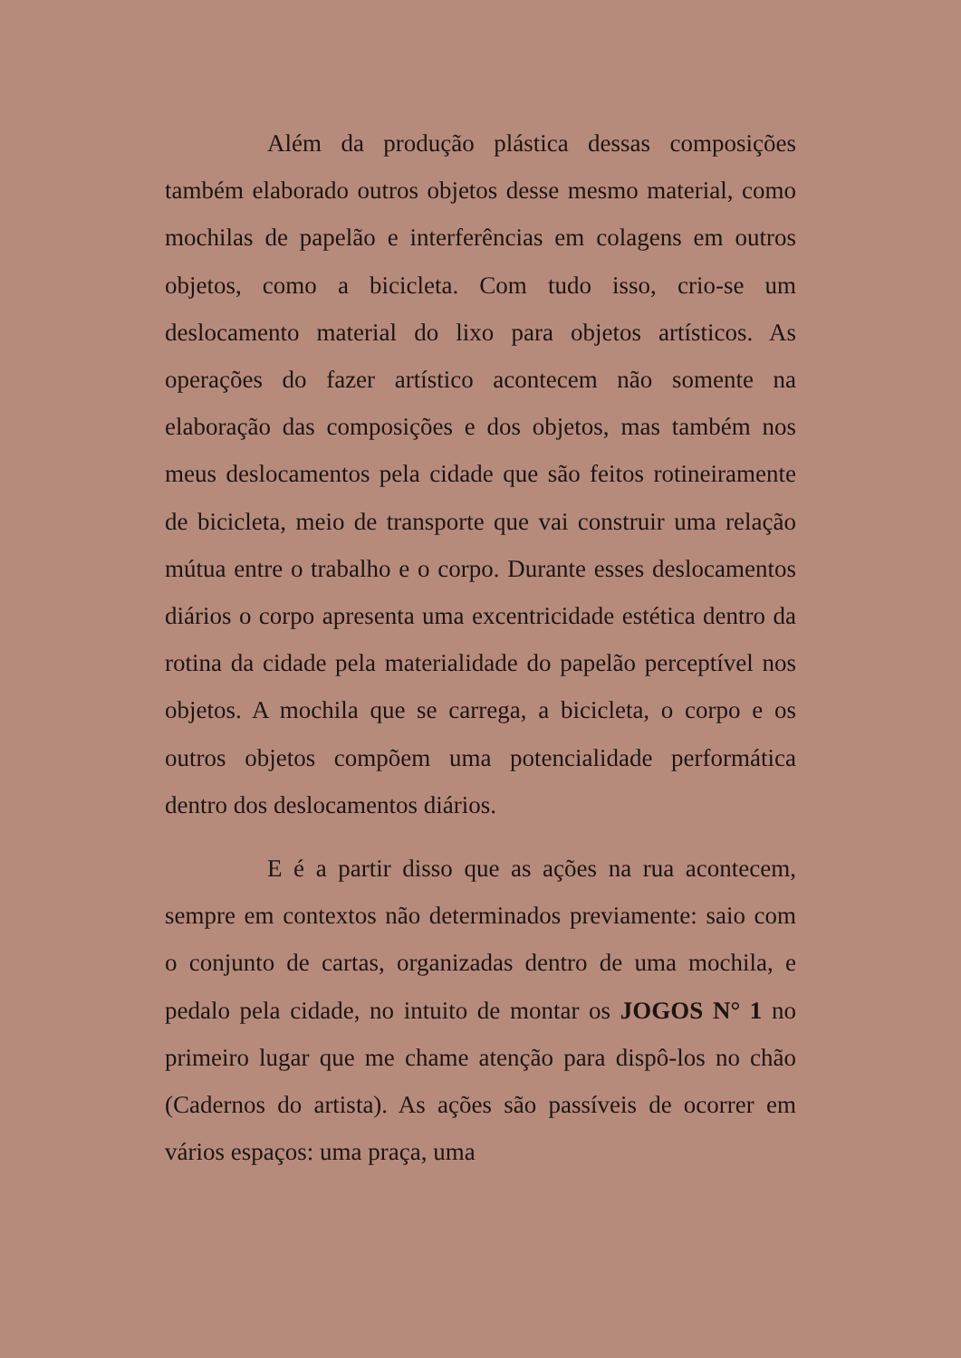Além da produção plástica dessas composições também elaborado outros objetos desse mesmo material, como mochilas de papelão e interferências em colagens em outros objetos, como a bicicleta. Com tudo isso, crio-se um deslocamento material do lixo para objetos artísticos. As operações do fazer artístico acontecem não somente na elaboração das composições e dos objetos, mas também nos meus deslocamentos pela cidade que são feitos rotineiramente de bicicleta, meio de transporte que vai construir uma relação mútua entre o trabalho e o corpo. Durante esses deslocamentos diários o corpo apresenta uma excentricidade estética dentro da rotina da cidade pela materialidade do papelão perceptível nos objetos. A mochila que se carrega, a bicicleta, o corpo e os outros objetos compõem uma potencialidade performática dentro dos deslocamentos diários.
E é a partir disso que as ações na rua acontecem, sempre em contextos não determinados previamente: saio com o conjunto de cartas, organizadas dentro de uma mochila, e pedalo pela cidade, no intuito de montar os JOGOS N° 1 no primeiro lugar que me chame atenção para dispô-los no chão (Cadernos do artista). As ações são passíveis de ocorrer em vários espaços: uma praça, uma